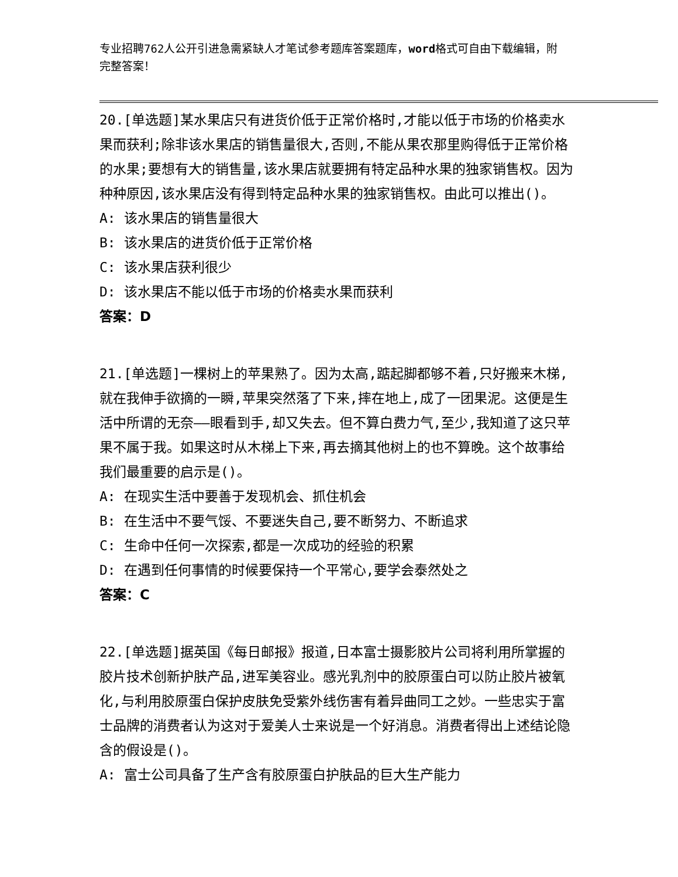专业招聘762人公开引进急需紧缺人才笔试参考题库答案题库，word格式可自由下载编辑，附完整答案！
20.[单选题]某水果店只有进货价低于正常价格时,才能以低于市场的价格卖水果而获利;除非该水果店的销售量很大,否则,不能从果农那里购得低于正常价格的水果;要想有大的销售量,该水果店就要拥有特定品种水果的独家销售权。因为种种原因,该水果店没有得到特定品种水果的独家销售权。由此可以推出()。
A: 该水果店的销售量很大
B: 该水果店的进货价低于正常价格
C: 该水果店获利很少
D: 该水果店不能以低于市场的价格卖水果而获利
答案：D
21.[单选题]一棵树上的苹果熟了。因为太高,踮起脚都够不着,只好搬来木梯,就在我伸手欲摘的一瞬,苹果突然落了下来,摔在地上,成了一团果泥。这便是生活中所谓的无奈——眼看到手,却又失去。但不算白费力气,至少,我知道了这只苹果不属于我。如果这时从木梯上下来,再去摘其他树上的也不算晚。这个故事给我们最重要的启示是()。
A: 在现实生活中要善于发现机会、抓住机会
B: 在生活中不要气馁、不要迷失自己,要不断努力、不断追求
C: 生命中任何一次探索,都是一次成功的经验的积累
D: 在遇到任何事情的时候要保持一个平常心,要学会泰然处之
答案：C
22.[单选题]据英国《每日邮报》报道,日本富士摄影胶片公司将利用所掌握的胶片技术创新护肤产品,进军美容业。感光乳剂中的胶原蛋白可以防止胶片被氧化,与利用胶原蛋白保护皮肤免受紫外线伤害有着异曲同工之妙。一些忠实于富士品牌的消费者认为这对于爱美人士来说是一个好消息。消费者得出上述结论隐含的假设是()。
A: 富士公司具备了生产含有胶原蛋白护肤品的巨大生产能力